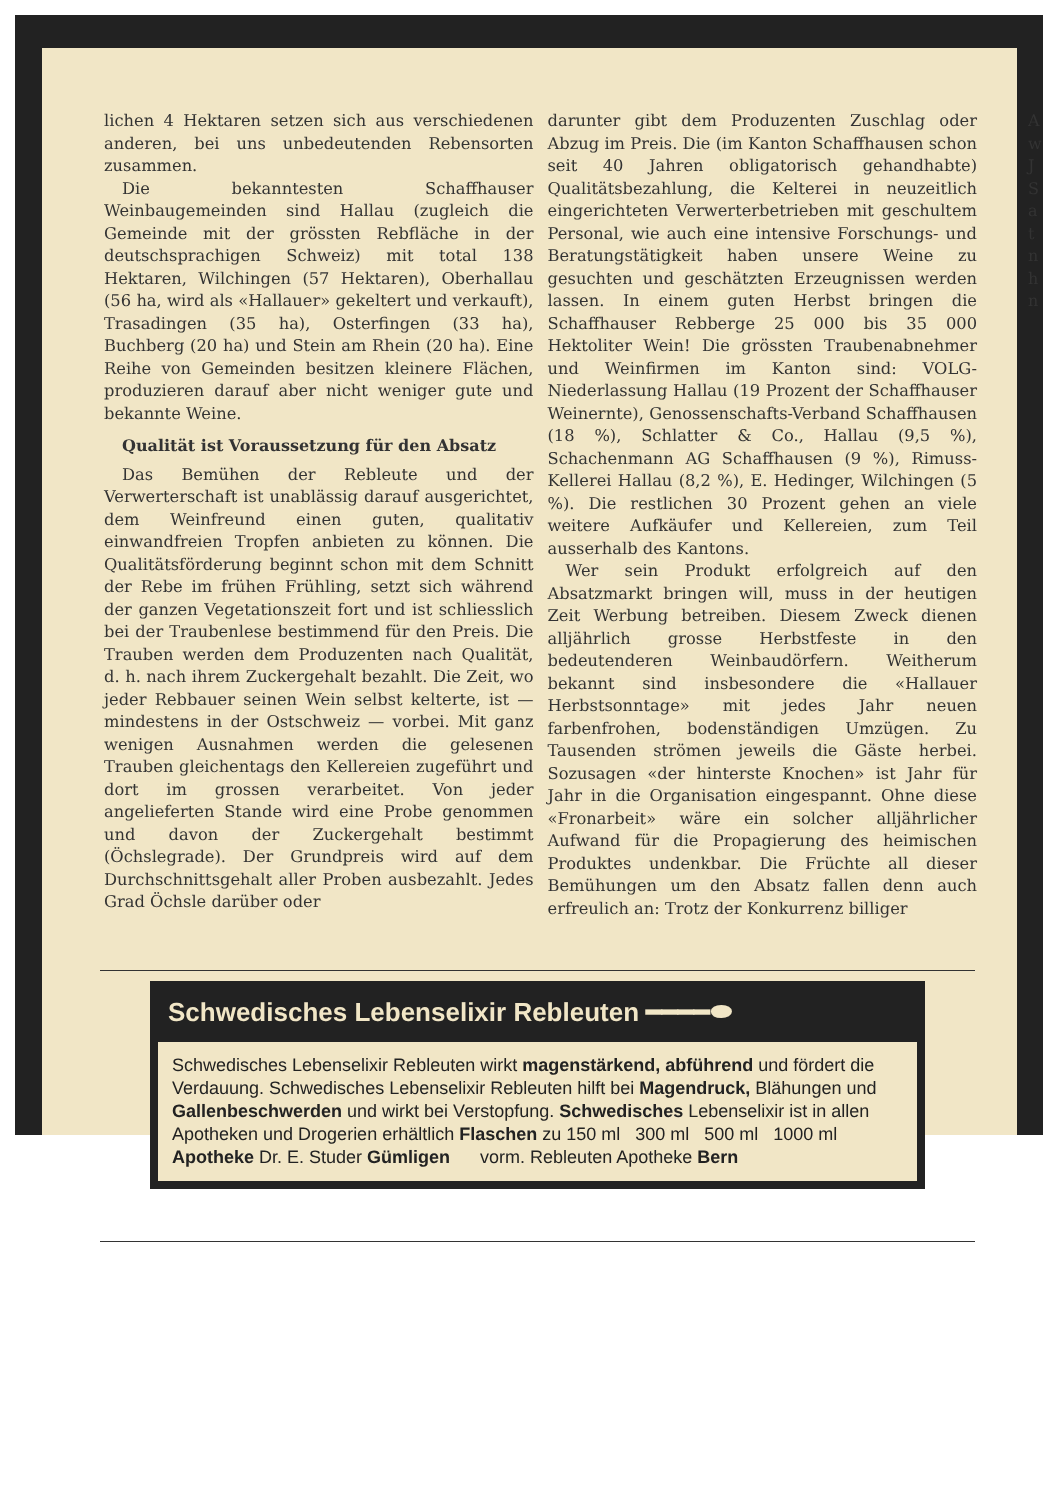lichen 4 Hektaren setzen sich aus verschiedenen anderen, bei uns unbedeutenden Rebensorten zusammen.
Die bekanntesten Schaffhauser Weinbaugemeinden sind Hallau (zugleich die Gemeinde mit der grössten Rebfläche in der deutschsprachigen Schweiz) mit total 138 Hektaren, Wilchingen (57 Hektaren), Oberhallau (56 ha, wird als «Hallauer» gekeltert und verkauft), Trasadingen (35 ha), Osterfingen (33 ha), Buchberg (20 ha) und Stein am Rhein (20 ha). Eine Reihe von Gemeinden besitzen kleinere Flächen, produzieren darauf aber nicht weniger gute und bekannte Weine.
Qualität ist Voraussetzung für den Absatz
Das Bemühen der Rebleute und der Verwerterschaft ist unablässig darauf ausgerichtet, dem Weinfreund einen guten, qualitativ einwandfreien Tropfen anbieten zu können. Die Qualitätsförderung beginnt schon mit dem Schnitt der Rebe im frühen Frühling, setzt sich während der ganzen Vegetationszeit fort und ist schliesslich bei der Traubenlese bestimmend für den Preis. Die Trauben werden dem Produzenten nach Qualität, d. h. nach ihrem Zuckergehalt bezahlt. Die Zeit, wo jeder Rebbauer seinen Wein selbst kelterte, ist — mindestens in der Ostschweiz — vorbei. Mit ganz wenigen Ausnahmen werden die gelesenen Trauben gleichentags den Kellereien zugeführt und dort im grossen verarbeitet. Von jeder angelieferten Stande wird eine Probe genommen und davon der Zuckergehalt bestimmt (Öchslegrade). Der Grundpreis wird auf dem Durchschnittsgehalt aller Proben ausbezahlt. Jedes Grad Öchsle darüber oder
darunter gibt dem Produzenten Zuschlag oder Abzug im Preis. Die (im Kanton Schaffhausen schon seit 40 Jahren obligatorisch gehandhabte) Qualitätsbezahlung, die Kelterei in neuzeitlich eingerichteten Verwerterbetrieben mit geschultem Personal, wie auch eine intensive Forschungs- und Beratungstätigkeit haben unsere Weine zu gesuchten und geschätzten Erzeugnissen werden lassen. In einem guten Herbst bringen die Schaffhauser Rebberge 25 000 bis 35 000 Hektoliter Wein! Die grössten Traubenabnehmer und Weinfirmen im Kanton sind: VOLG-Niederlassung Hallau (19 Prozent der Schaffhauser Weinernte), Genossenschafts-Verband Schaffhausen (18 %), Schlatter & Co., Hallau (9,5 %), Schachenmann AG Schaffhausen (9 %), Rimuss-Kellerei Hallau (8,2 %), E. Hedinger, Wilchingen (5 %). Die restlichen 30 Prozent gehen an viele weitere Aufkäufer und Kellereien, zum Teil ausserhalb des Kantons.
Wer sein Produkt erfolgreich auf den Absatzmarkt bringen will, muss in der heutigen Zeit Werbung betreiben. Diesem Zweck dienen alljährlich grosse Herbstfeste in den bedeutenderen Weinbaudörfern. Weitherum bekannt sind insbesondere die «Hallauer Herbstsonntage» mit jedes Jahr neuen farbenfrohen, bodenständigen Umzügen. Zu Tausenden strömen jeweils die Gäste herbei. Sozusagen «der hinterste Knochen» ist Jahr für Jahr in die Organisation eingespannt. Ohne diese «Fronarbeit» wäre ein solcher alljährlicher Aufwand für die Propagierung des heimischen Produktes undenkbar. Die Früchte all dieser Bemühungen um den Absatz fallen denn auch erfreulich an: Trotz der Konkurrenz billiger
A
w
J
S
a
t
n
h
n
Schwedisches Lebenselixir Rebleuten ━━━━⬬
Schwedisches Lebenselixir Rebleuten wirkt magenstärkend, abführend und fördert die Verdauung. Schwedisches Lebenselixir Rebleuten hilft bei Magendruck, Blähungen und Gallenbeschwerden und wirkt bei Verstopfung. Schwedisches Lebenselixir ist in allen Apotheken und Drogerien erhältlich Flaschen zu 150 ml 300 ml 500 ml 1000 ml
Apotheke Dr. E. Studer Gümligen vorm. Rebleuten Apotheke Bern